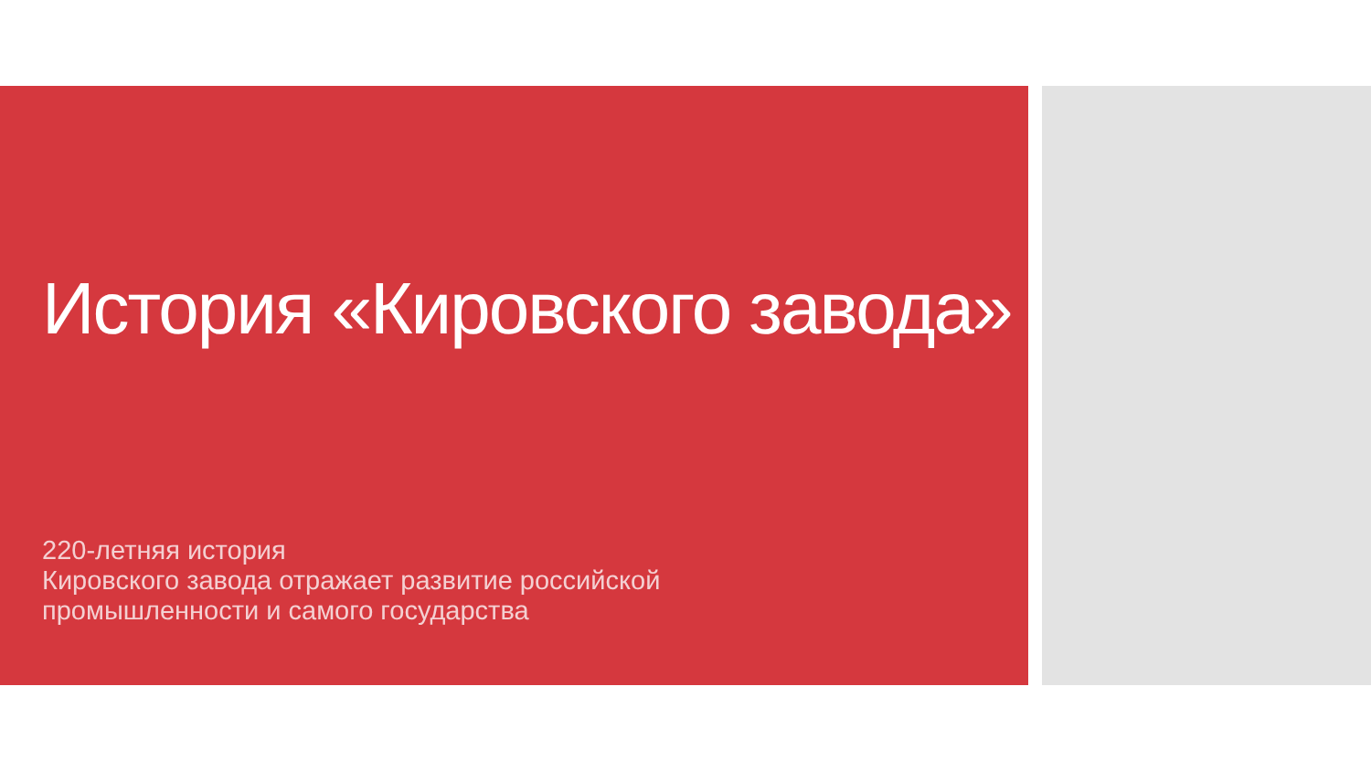История «Кировского завода»
220-летняя история
Кировского завода отражает развитие российской
промышленности и самого государства